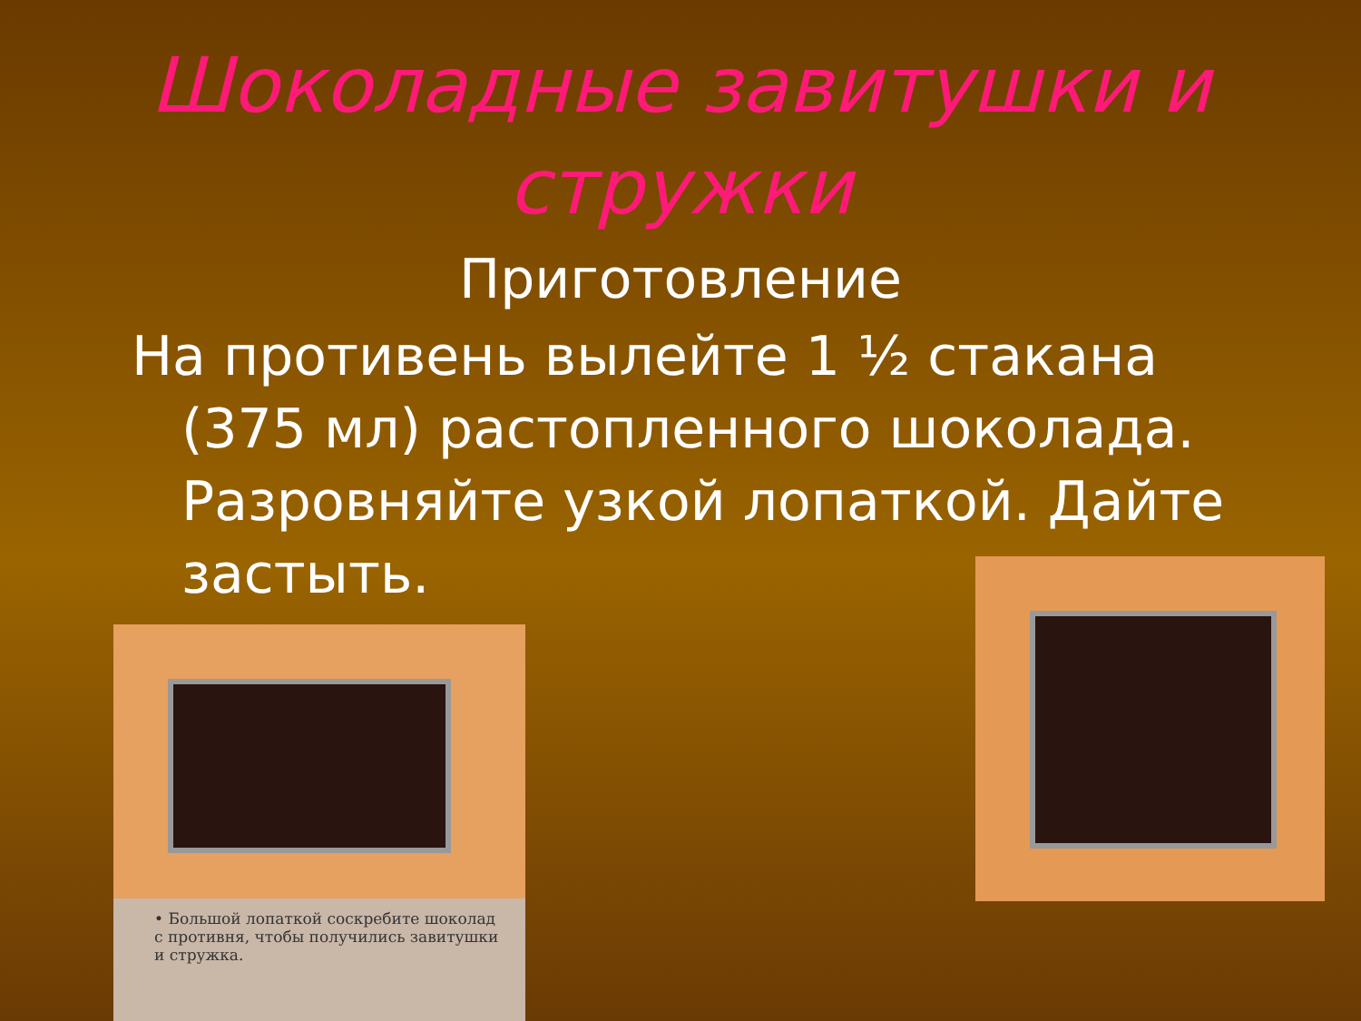Шоколадные завитушки и стружки
Приготовление
На противень вылейте 1 ½ стакана (375 мл) растопленного шоколада. Разровняйте узкой лопаткой. Дайте застыть.
• Большой лопаткой соскребите шоколад с противня, чтобы получились завитушки и стружка.